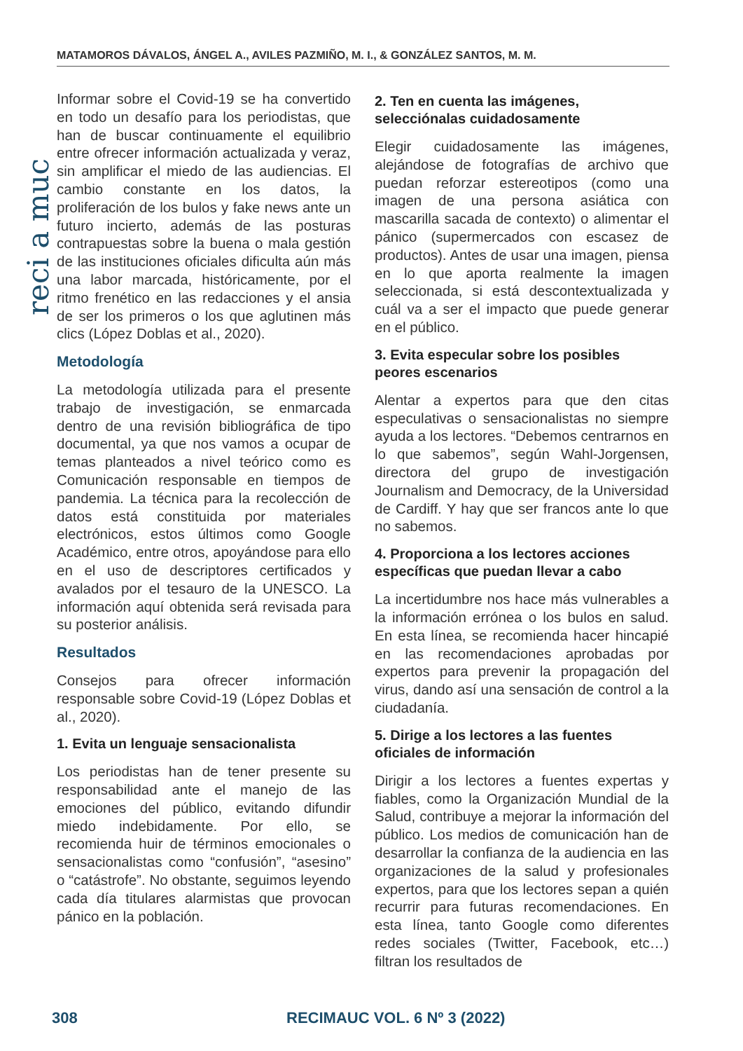MATAMOROS DÁVALOS, ÁNGEL A., AVILES PAZMIÑO, M. I., & GONZÁLEZ SANTOS, M. M.
reci a muc
Informar sobre el Covid-19 se ha convertido en todo un desafío para los periodistas, que han de buscar continuamente el equilibrio entre ofrecer información actualizada y veraz, sin amplificar el miedo de las audiencias. El cambio constante en los datos, la proliferación de los bulos y fake news ante un futuro incierto, además de las posturas contrapuestas sobre la buena o mala gestión de las instituciones oficiales dificulta aún más una labor marcada, históricamente, por el ritmo frenético en las redacciones y el ansia de ser los primeros o los que aglutinen más clics (López Doblas et al., 2020).
Metodología
La metodología utilizada para el presente trabajo de investigación, se enmarcada dentro de una revisión bibliográfica de tipo documental, ya que nos vamos a ocupar de temas planteados a nivel teórico como es Comunicación responsable en tiempos de pandemia. La técnica para la recolección de datos está constituida por materiales electrónicos, estos últimos como Google Académico, entre otros, apoyándose para ello en el uso de descriptores certificados y avalados por el tesauro de la UNESCO. La información aquí obtenida será revisada para su posterior análisis.
Resultados
Consejos para ofrecer información responsable sobre Covid-19 (López Doblas et al., 2020).
1. Evita un lenguaje sensacionalista
Los periodistas han de tener presente su responsabilidad ante el manejo de las emociones del público, evitando difundir miedo indebidamente. Por ello, se recomienda huir de términos emocionales o sensacionalistas como “confusión”, “asesino” o “catástrofe”. No obstante, seguimos leyendo cada día titulares alarmistas que provocan pánico en la población.
2. Ten en cuenta las imágenes, selecciónalas cuidadosamente
Elegir cuidadosamente las imágenes, alejándose de fotografías de archivo que puedan reforzar estereotipos (como una imagen de una persona asiática con mascarilla sacada de contexto) o alimentar el pánico (supermercados con escasez de productos). Antes de usar una imagen, piensa en lo que aporta realmente la imagen seleccionada, si está descontextualizada y cuál va a ser el impacto que puede generar en el público.
3. Evita especular sobre los posibles peores escenarios
Alentar a expertos para que den citas especulativas o sensacionalistas no siempre ayuda a los lectores. “Debemos centrarnos en lo que sabemos”, según Wahl-Jorgensen, directora del grupo de investigación Journalism and Democracy, de la Universidad de Cardiff. Y hay que ser francos ante lo que no sabemos.
4. Proporciona a los lectores acciones específicas que puedan llevar a cabo
La incertidumbre nos hace más vulnerables a la información errónea o los bulos en salud. En esta línea, se recomienda hacer hincapié en las recomendaciones aprobadas por expertos para prevenir la propagación del virus, dando así una sensación de control a la ciudadanía.
5. Dirige a los lectores a las fuentes oficiales de información
Dirigir a los lectores a fuentes expertas y fiables, como la Organización Mundial de la Salud, contribuye a mejorar la información del público. Los medios de comunicación han de desarrollar la confianza de la audiencia en las organizaciones de la salud y profesionales expertos, para que los lectores sepan a quién recurrir para futuras recomendaciones. En esta línea, tanto Google como diferentes redes sociales (Twitter, Facebook, etc…) filtran los resultados de
308 RECIMAUC VOL. 6 Nº 3 (2022)